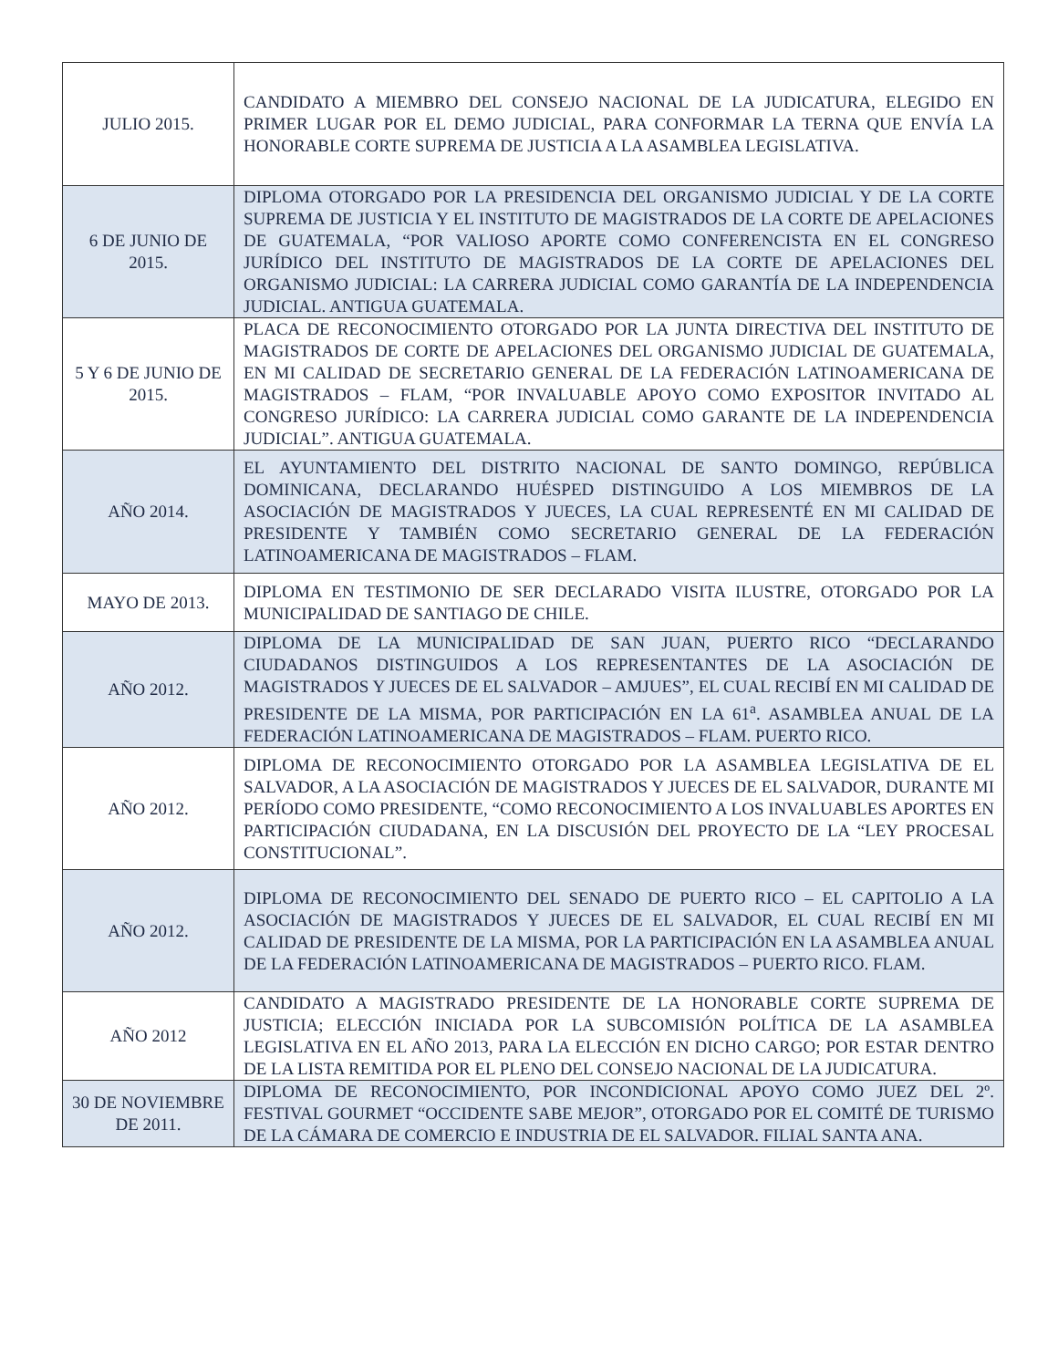| JULIO 2015. | CANDIDATO A MIEMBRO DEL CONSEJO NACIONAL DE LA JUDICATURA, ELEGIDO EN PRIMER LUGAR POR EL DEMO JUDICIAL, PARA CONFORMAR LA TERNA QUE ENVÍA LA HONORABLE CORTE SUPREMA DE JUSTICIA A LA ASAMBLEA LEGISLATIVA. |
| 6 DE JUNIO DE 2015. | DIPLOMA OTORGADO POR LA PRESIDENCIA DEL ORGANISMO JUDICIAL Y DE LA CORTE SUPREMA DE JUSTICIA Y EL INSTITUTO DE MAGISTRADOS DE LA CORTE DE APELACIONES DE GUATEMALA, “POR VALIOSO APORTE COMO CONFERENCISTA EN EL CONGRESO JURÍDICO DEL INSTITUTO DE MAGISTRADOS DE LA CORTE DE APELACIONES DEL ORGANISMO JUDICIAL: LA CARRERA JUDICIAL COMO GARANTÍA DE LA INDEPENDENCIA JUDICIAL. ANTIGUA GUATEMALA. |
| 5 Y 6 DE JUNIO DE 2015. | PLACA DE RECONOCIMIENTO OTORGADO POR LA JUNTA DIRECTIVA DEL INSTITUTO DE MAGISTRADOS DE CORTE DE APELACIONES DEL ORGANISMO JUDICIAL DE GUATEMALA, EN MI CALIDAD DE SECRETARIO GENERAL DE LA FEDERACIÓN LATINOAMERICANA DE MAGISTRADOS – FLAM, “POR INVALUABLE APOYO COMO EXPOSITOR INVITADO AL CONGRESO JURÍDICO: LA CARRERA JUDICIAL COMO GARANTE DE LA INDEPENDENCIA JUDICIAL”. ANTIGUA GUATEMALA. |
| AÑO 2014. | EL AYUNTAMIENTO DEL DISTRITO NACIONAL DE SANTO DOMINGO, REPÚBLICA DOMINICANA, DECLARANDO HUÉSPED DISTINGUIDO A LOS MIEMBROS DE LA ASOCIACIÓN DE MAGISTRADOS Y JUECES, LA CUAL REPRESENTÉ EN MI CALIDAD DE PRESIDENTE Y TAMBIÉN COMO SECRETARIO GENERAL DE LA FEDERACIÓN LATINOAMERICANA DE MAGISTRADOS – FLAM. |
| MAYO DE 2013. | DIPLOMA EN TESTIMONIO DE SER DECLARADO VISITA ILUSTRE, OTORGADO POR LA MUNICIPALIDAD DE SANTIAGO DE CHILE. |
| AÑO 2012. | DIPLOMA DE LA MUNICIPALIDAD DE SAN JUAN, PUERTO RICO “DECLARANDO CIUDADANOS DISTINGUIDOS A LOS REPRESENTANTES DE LA ASOCIACIÓN DE MAGISTRADOS Y JUECES DE EL SALVADOR – AMJUES”, EL CUAL RECIBÍ EN MI CALIDAD DE PRESIDENTE DE LA MISMA, POR PARTICIPACIÓN EN LA 61<sup>a</sup>. ASAMBLEA ANUAL DE LA FEDERACIÓN LATINOAMERICANA DE MAGISTRADOS – FLAM. PUERTO RICO. |
| AÑO 2012. | DIPLOMA DE RECONOCIMIENTO OTORGADO POR LA ASAMBLEA LEGISLATIVA DE EL SALVADOR, A LA ASOCIACIÓN DE MAGISTRADOS Y JUECES DE EL SALVADOR, DURANTE MI PERÍODO COMO PRESIDENTE, “COMO RECONOCIMIENTO A LOS INVALUABLES APORTES EN PARTICIPACIÓN CIUDADANA, EN LA DISCUSIÓN DEL PROYECTO DE LA “LEY PROCESAL CONSTITUCIONAL”. |
| AÑO 2012. | DIPLOMA DE RECONOCIMIENTO DEL SENADO DE PUERTO RICO – EL CAPITOLIO A LA ASOCIACIÓN DE MAGISTRADOS Y JUECES DE EL SALVADOR, EL CUAL RECIBÍ EN MI CALIDAD DE PRESIDENTE DE LA MISMA, POR LA PARTICIPACIÓN EN LA ASAMBLEA ANUAL DE LA FEDERACIÓN LATINOAMERICANA DE MAGISTRADOS – PUERTO RICO. FLAM. |
| AÑO 2012 | CANDIDATO A MAGISTRADO PRESIDENTE DE LA HONORABLE CORTE SUPREMA DE JUSTICIA; ELECCIÓN INICIADA POR LA SUBCOMISIÓN POLÍTICA DE LA ASAMBLEA LEGISLATIVA EN EL AÑO 2013, PARA LA ELECCIÓN EN DICHO CARGO; POR ESTAR DENTRO DE LA LISTA REMITIDA POR EL PLENO DEL CONSEJO NACIONAL DE LA JUDICATURA. |
| 30 DE NOVIEMBRE DE 2011. | DIPLOMA DE RECONOCIMIENTO, POR INCONDICIONAL APOYO COMO JUEZ DEL 2º. FESTIVAL GOURMET “OCCIDENTE SABE MEJOR”, OTORGADO POR EL COMITÉ DE TURISMO DE LA CÁMARA DE COMERCIO E INDUSTRIA DE EL SALVADOR. FILIAL SANTA ANA. |